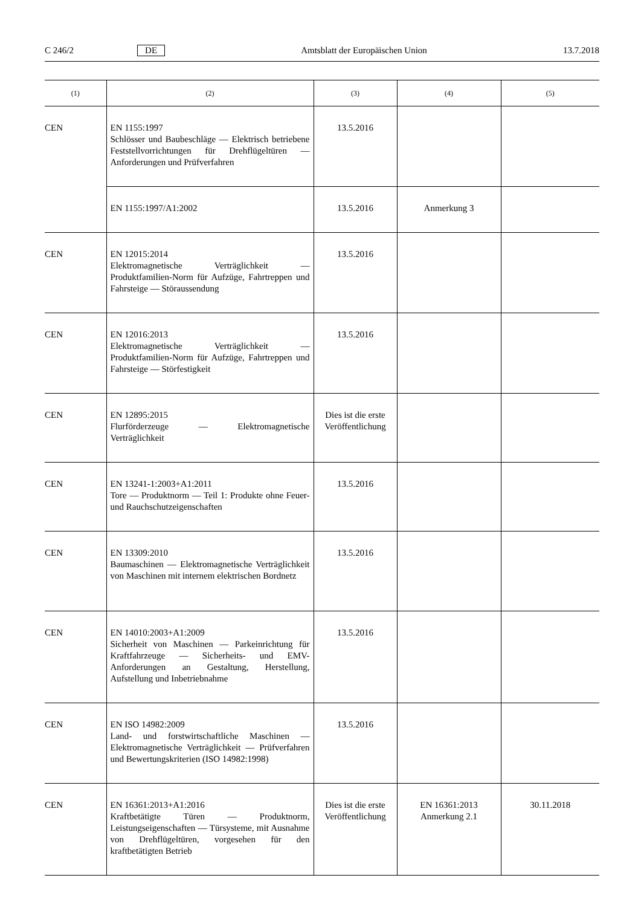C 246/2 DE Amtsblatt der Europäischen Union 13.7.2018
| (1) | (2) | (3) | (4) | (5) |
| --- | --- | --- | --- | --- |
| CEN | EN 1155:1997 Schlösser und Baubeschläge — Elektrisch betriebene Feststellvorrichtungen für Drehflügeltüren — Anforderungen und Prüfverfahren | 13.5.2016 | | |
| | EN 1155:1997/A1:2002 | 13.5.2016 | Anmerkung 3 | |
| CEN | EN 12015:2014 Elektromagnetische Verträglichkeit — Produktfamilien-Norm für Aufzüge, Fahrtreppen und Fahrsteige — Störaussendung | 13.5.2016 | | |
| CEN | EN 12016:2013 Elektromagnetische Verträglichkeit — Produktfamilien-Norm für Aufzüge, Fahrtreppen und Fahrsteige — Störfestigkeit | 13.5.2016 | | |
| CEN | EN 12895:2015 Flurförderzeuge — Elektromagnetische Verträglichkeit | Dies ist die erste Veröffentlichung | | |
| CEN | EN 13241-1:2003+A1:2011 Tore — Produktnorm — Teil 1: Produkte ohne Feuer- und Rauchschutzeigenschaften | 13.5.2016 | | |
| CEN | EN 13309:2010 Baumaschinen — Elektromagnetische Verträglichkeit von Maschinen mit internem elektrischen Bordnetz | 13.5.2016 | | |
| CEN | EN 14010:2003+A1:2009 Sicherheit von Maschinen — Parkeinrichtung für Kraftfahrzeuge — Sicherheits- und EMV-Anforderungen an Gestaltung, Herstellung, Aufstellung und Inbetriebnahme | 13.5.2016 | | |
| CEN | EN ISO 14982:2009 Land- und forstwirtschaftliche Maschinen — Elektromagnetische Verträglichkeit — Prüfverfahren und Bewertungskriterien (ISO 14982:1998) | 13.5.2016 | | |
| CEN | EN 16361:2013+A1:2016 Kraftbetätigte Türen — Produktnorm, Leistungseigenschaften — Türsysteme, mit Ausnahme von Drehflügeltüren, vorgesehen für den kraftbetätigten Betrieb | Dies ist die erste Veröffentlichung | EN 16361:2013 Anmerkung 2.1 | 30.11.2018 |